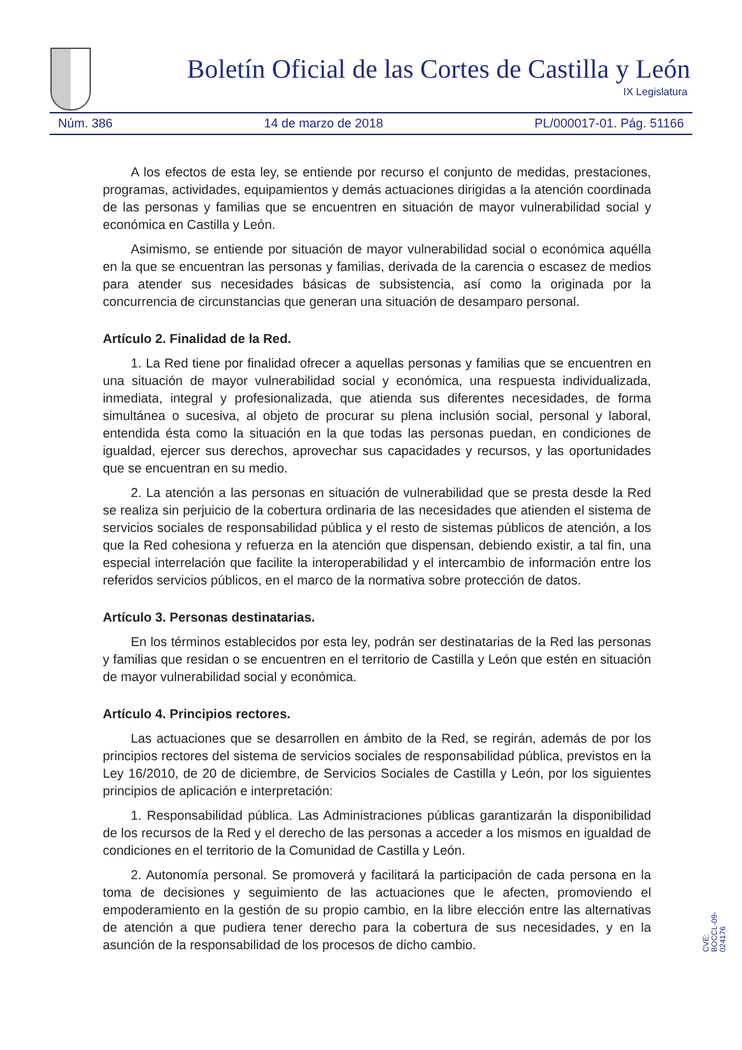Boletín Oficial de las Cortes de Castilla y León
IX Legislatura
Núm. 386 14 de marzo de 2018 PL/000017-01. Pág. 51166
A los efectos de esta ley, se entiende por recurso el conjunto de medidas, prestaciones, programas, actividades, equipamientos y demás actuaciones dirigidas a la atención coordinada de las personas y familias que se encuentren en situación de mayor vulnerabilidad social y económica en Castilla y León.
Asimismo, se entiende por situación de mayor vulnerabilidad social o económica aquélla en la que se encuentran las personas y familias, derivada de la carencia o escasez de medios para atender sus necesidades básicas de subsistencia, así como la originada por la concurrencia de circunstancias que generan una situación de desamparo personal.
Artículo 2. Finalidad de la Red.
1. La Red tiene por finalidad ofrecer a aquellas personas y familias que se encuentren en una situación de mayor vulnerabilidad social y económica, una respuesta individualizada, inmediata, integral y profesionalizada, que atienda sus diferentes necesidades, de forma simultánea o sucesiva, al objeto de procurar su plena inclusión social, personal y laboral, entendida ésta como la situación en la que todas las personas puedan, en condiciones de igualdad, ejercer sus derechos, aprovechar sus capacidades y recursos, y las oportunidades que se encuentran en su medio.
2. La atención a las personas en situación de vulnerabilidad que se presta desde la Red se realiza sin perjuicio de la cobertura ordinaria de las necesidades que atienden el sistema de servicios sociales de responsabilidad pública y el resto de sistemas públicos de atención, a los que la Red cohesiona y refuerza en la atención que dispensan, debiendo existir, a tal fin, una especial interrelación que facilite la interoperabilidad y el intercambio de información entre los referidos servicios públicos, en el marco de la normativa sobre protección de datos.
Artículo 3. Personas destinatarias.
En los términos establecidos por esta ley, podrán ser destinatarias de la Red las personas y familias que residan o se encuentren en el territorio de Castilla y León que estén en situación de mayor vulnerabilidad social y económica.
Artículo 4. Principios rectores.
Las actuaciones que se desarrollen en ámbito de la Red, se regirán, además de por los principios rectores del sistema de servicios sociales de responsabilidad pública, previstos en la Ley 16/2010, de 20 de diciembre, de Servicios Sociales de Castilla y León, por los siguientes principios de aplicación e interpretación:
1. Responsabilidad pública. Las Administraciones públicas garantizarán la disponibilidad de los recursos de la Red y el derecho de las personas a acceder a los mismos en igualdad de condiciones en el territorio de la Comunidad de Castilla y León.
2. Autonomía personal. Se promoverá y facilitará la participación de cada persona en la toma de decisiones y seguimiento de las actuaciones que le afecten, promoviendo el empoderamiento en la gestión de su propio cambio, en la libre elección entre las alternativas de atención a que pudiera tener derecho para la cobertura de sus necesidades, y en la asunción de la responsabilidad de los procesos de dicho cambio.
CVE: BOCCL-09-024176